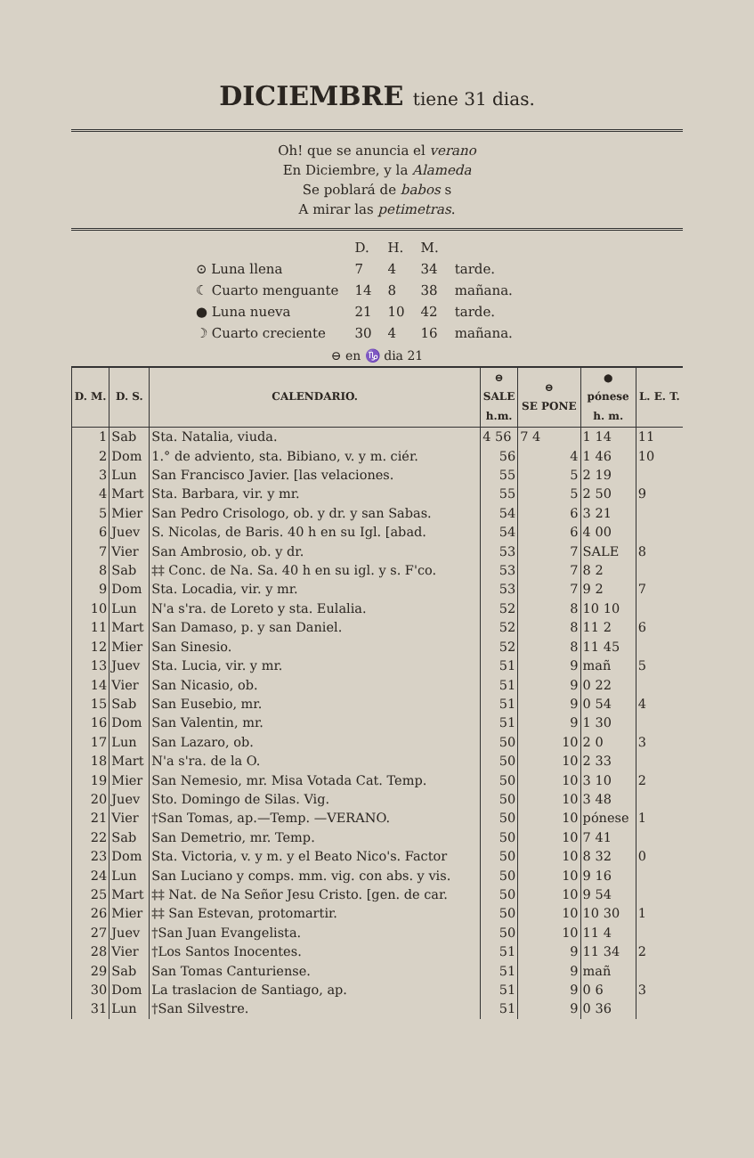DICIEMBRE tiene 31 dias.
Oh! que se anuncia el verano
En Diciembre, y la Alameda
Se poblará de babos s
A mirar las petimetras.
| | D. | H. | M. | |
| ⊙ Luna llena | 7 | 4 | 34 | tarde. |
| ☾ Cuarto menguante | 14 | 8 | 38 | mañana. |
| ● Luna nueva | 21 | 10 | 42 | tarde. |
| ☽ Cuarto creciente | 30 | 4 | 16 | mañana. |
⊖ en ♑ dia 21
| D. M. | D. S. | CALENDARIO. | ⊖ SALE h.m. | ⊖ SE PONE | ● pónese h. m. | L. E. T. |
| --- | --- | --- | --- | --- | --- | --- |
| 1 | Sab | Sta. Natalia, viuda. | 4 56 | 7 4 | 1 14 | 11 |
| 2 | Dom | 1.° de adviento, sta. Bibiano, v. y m. ciér. | 56 | 4 | 1 46 | 10 |
| 3 | Lun | San Francisco Javier. [las velaciones. | 55 | 5 | 2 19 | |
| 4 | Mart | Sta. Barbara, vir. y mr. | 55 | 5 | 2 50 | 9 |
| 5 | Mier | San Pedro Crisologo, ob. y dr. y san Sabas. | 54 | 6 | 3 21 | |
| 6 | Juev | S. Nicolas, de Baris. 40 h en su Igl. [abad. | 54 | 6 | 4 00 | |
| 7 | Vier | San Ambrosio, ob. y dr. | 53 | 7 | SALE | 8 |
| 8 | Sab | ‡‡ Conc. de Na. Sa. 40 h en su igl. y s. F'co. | 53 | 7 | 8 2 | |
| 9 | Dom | Sta. Locadia, vir. y mr. | 53 | 7 | 9 2 | 7 |
| 10 | Lun | N'a s'ra. de Loreto y sta. Eulalia. | 52 | 8 | 10 10 | |
| 11 | Mart | San Damaso, p. y san Daniel. | 52 | 8 | 11 2 | 6 |
| 12 | Mier | San Sinesio. | 52 | 8 | 11 45 | |
| 13 | Juev | Sta. Lucia, vir. y mr. | 51 | 9 | mañ | 5 |
| 14 | Vier | San Nicasio, ob. | 51 | 9 | 0 22 | |
| 15 | Sab | San Eusebio, mr. | 51 | 9 | 0 54 | 4 |
| 16 | Dom | San Valentin, mr. | 51 | 9 | 1 30 | |
| 17 | Lun | San Lazaro, ob. | 50 | 10 | 2 0 | 3 |
| 18 | Mart | N'a s'ra. de la O. | 50 | 10 | 2 33 | |
| 19 | Mier | San Nemesio, mr. Misa Votada Cat. Temp. | 50 | 10 | 3 10 | 2 |
| 20 | Juev | Sto. Domingo de Silas. Vig. | 50 | 10 | 3 48 | |
| 21 | Vier | †San Tomas, ap.—Temp. —VERANO. | 50 | 10 | pónese | 1 |
| 22 | Sab | San Demetrio, mr. Temp. | 50 | 10 | 7 41 | |
| 23 | Dom | Sta. Victoria, v. y m. y el Beato Nico's. Factor | 50 | 10 | 8 32 | 0 |
| 24 | Lun | San Luciano y comps. mm. vig. con abs. y vis. | 50 | 10 | 9 16 | |
| 25 | Mart | ‡‡ Nat. de Na Señor Jesu Cristo. [gen. de car. | 50 | 10 | 9 54 | |
| 26 | Mier | ‡‡ San Estevan, protomartir. | 50 | 10 | 10 30 | 1 |
| 27 | Juev | †San Juan Evangelista. | 50 | 10 | 11 4 | |
| 28 | Vier | †Los Santos Inocentes. | 51 | 9 | 11 34 | 2 |
| 29 | Sab | San Tomas Canturiense. | 51 | 9 | mañ | |
| 30 | Dom | La traslacion de Santiago, ap. | 51 | 9 | 0 6 | 3 |
| 31 | Lun | †San Silvestre. | 51 | 9 | 0 36 | |